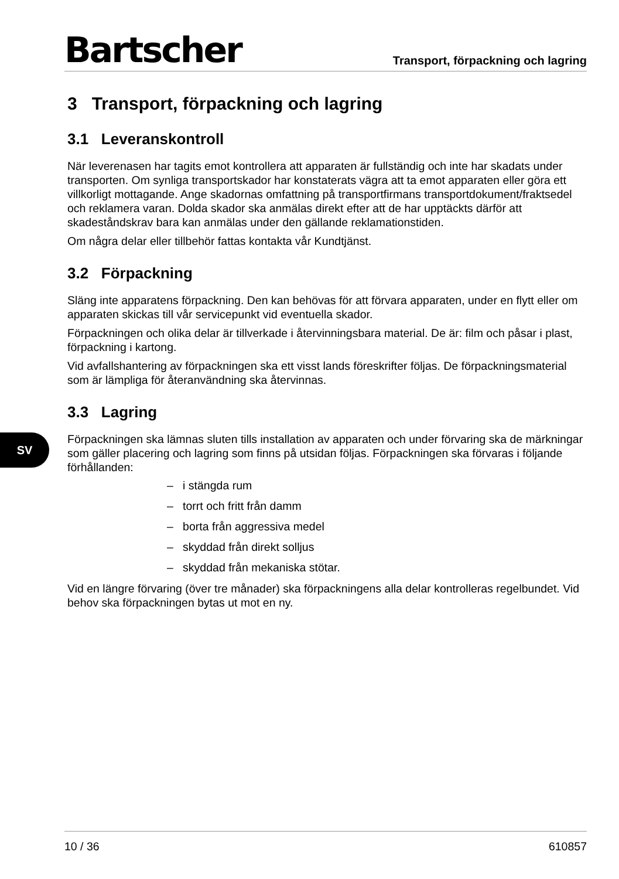Bartscher
Transport, förpackning och lagring
3 Transport, förpackning och lagring
3.1 Leveranskontroll
När leverenasen har tagits emot kontrollera att apparaten är fullständig och inte har skadats under transporten. Om synliga transportskador har konstaterats vägra att ta emot apparaten eller göra ett villkorligt mottagande. Ange skadornas omfattning på transportfirmans transportdokument/fraktsedel och reklamera varan. Dolda skador ska anmälas direkt efter att de har upptäckts därför att skadeståndskrav bara kan anmälas under den gällande reklamationstiden.
Om några delar eller tillbehör fattas kontakta vår Kundtjänst.
3.2 Förpackning
Släng inte apparatens förpackning. Den kan behövas för att förvara apparaten, under en flytt eller om apparaten skickas till vår servicepunkt vid eventuella skador.
Förpackningen och olika delar är tillverkade i återvinningsbara material. De är: film och påsar i plast, förpackning i kartong.
Vid avfallshantering av förpackningen ska ett visst lands föreskrifter följas. De förpackningsmaterial som är lämpliga för återanvändning ska återvinnas.
3.3 Lagring
Förpackningen ska lämnas sluten tills installation av apparaten och under förvaring ska de märkningar som gäller placering och lagring som finns på utsidan följas. Förpackningen ska förvaras i följande förhållanden:
– i stängda rum
– torrt och fritt från damm
– borta från aggressiva medel
– skyddad från direkt solljus
– skyddad från mekaniska stötar.
Vid en längre förvaring (över tre månader) ska förpackningens alla delar kontrolleras regelbundet. Vid behov ska förpackningen bytas ut mot en ny.
SV
10 / 36 610857